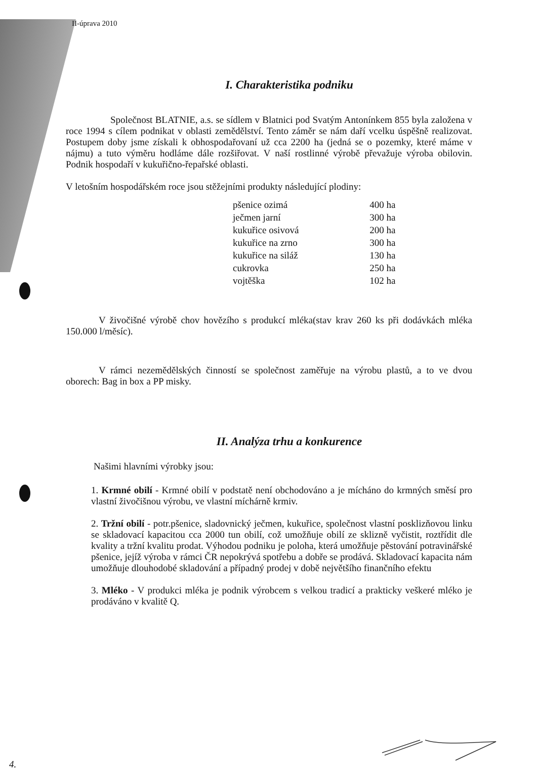II-úprava 2010
I. Charakteristika podniku
Společnost BLATNIE, a.s. se sídlem v Blatnici pod Svatým Antonínkem 855 byla založena v roce 1994 s cílem podnikat v oblasti zemědělství. Tento záměr se nám daří vcelku úspěšně realizovat. Postupem doby jsme získali k obhospodařovaní už cca 2200 ha (jedná se o pozemky, které máme v nájmu) a tuto výměru hodláme dále rozšiřovat. V naší rostlinné výrobě převažuje výroba obilovin. Podnik hospodaří v kukuřično-řepařské oblasti.
V letošním hospodářském roce jsou stěžejními produkty následující plodiny:
| pšenice ozimá | 400 ha |
| ječmen jarní | 300 ha |
| kukuřice osivová | 200 ha |
| kukuřice na zrno | 300 ha |
| kukuřice na siláž | 130 ha |
| cukrovka | 250 ha |
| vojtěška | 102 ha |
V živočišné výrobě chov hovězího s produkcí mléka(stav krav 260 ks při dodávkách mléka 150.000 l/měsíc).
V rámci nezemědělských činností se společnost zaměřuje na výrobu plastů, a to ve dvou oborech: Bag in box a PP misky.
II. Analýza trhu a konkurence
Našimi hlavními výrobky jsou:
1. Krmné obilí - Krmné obilí v podstatě není obchodováno a je mícháno do krmných směsí pro vlastní živočišnou výrobu, ve vlastní míchárně krmiv.
2. Tržní obilí - potr.pšenice, sladovnický ječmen, kukuřice, společnost vlastní posklizňovou linku se skladovací kapacitou cca 2000 tun obilí, což umožňuje obilí ze sklizně vyčistit, roztřídit dle kvality a tržní kvalitu prodat. Výhodou podniku je poloha, která umožňuje pěstování potravinářské pšenice, jejíž výroba v rámci ČR nepokrývá spotřebu a dobře se prodává. Skladovací kapacita nám umožňuje dlouhodobé skladování a případný prodej v době největšího finančního efektu
3. Mléko - V produkci mléka je podnik výrobcem s velkou tradicí a prakticky veškeré mléko je prodáváno v kvalitě Q.
4.